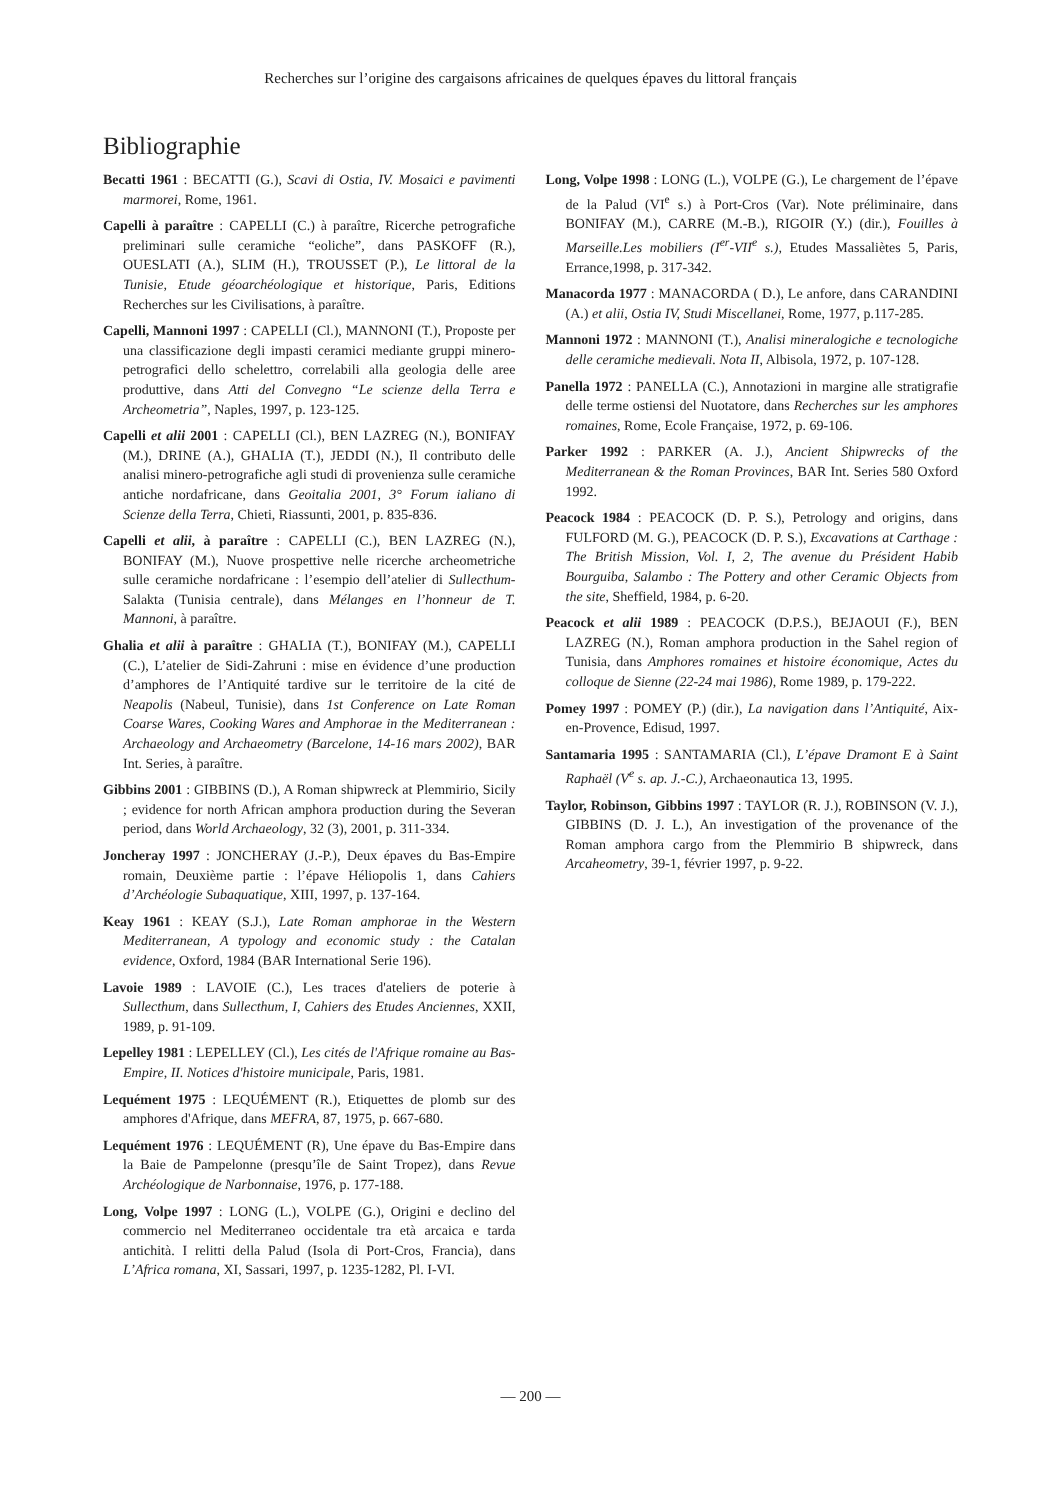Recherches sur l’origine des cargaisons africaines de quelques épaves du littoral français
Bibliographie
Becatti 1961 : BECATTI (G.), Scavi di Ostia, IV. Mosaici e pavimenti marmorei, Rome, 1961.
Capelli à paraître : CAPELLI (C.) à paraître, Ricerche petrografiche preliminari sulle ceramiche “eoliche”, dans PASKOFF (R.), OUESLATI (A.), SLIM (H.), TROUSSET (P.), Le littoral de la Tunisie, Etude géoarchéologique et historique, Paris, Editions Recherches sur les Civilisations, à paraître.
Capelli, Mannoni 1997 : CAPELLI (Cl.), MANNONI (T.), Proposte per una classificazione degli impasti ceramici mediante gruppi minero-petrografici dello schelettro, correlabili alla geologia delle aree produttive, dans Atti del Convegno “Le scienze della Terra e Archeometria”, Naples, 1997, p. 123-125.
Capelli et alii 2001 : CAPELLI (Cl.), BEN LAZREG (N.), BONIFAY (M.), DRINE (A.), GHALIA (T.), JEDDI (N.), Il contributo delle analisi minero-petrografiche agli studi di provenienza sulle ceramiche antiche nordafricane, dans Geoitalia 2001, 3° Forum ialiano di Scienze della Terra, Chieti, Riassunti, 2001, p. 835-836.
Capelli et alii, à paraître : CAPELLI (C.), BEN LAZREG (N.), BONIFAY (M.), Nuove prospettive nelle ricerche archeometriche sulle ceramiche nordafricane : l’esempio dell’atelier di Sullecthum-Salakta (Tunisia centrale), dans Mélanges en l’honneur de T. Mannoni, à paraître.
Ghalia et alii à paraître : GHALIA (T.), BONIFAY (M.), CAPELLI (C.), L’atelier de Sidi-Zahruni : mise en évidence d’une production d’amphores de l’Antiquité tardive sur le territoire de la cité de Neapolis (Nabeul, Tunisie), dans 1st Conference on Late Roman Coarse Wares, Cooking Wares and Amphorae in the Mediterranean : Archaeology and Archaeometry (Barcelone, 14-16 mars 2002), BAR Int. Series, à paraître.
Gibbins 2001 : GIBBINS (D.), A Roman shipwreck at Plemmirio, Sicily ; evidence for north African amphora production during the Severan period, dans World Archaeology, 32 (3), 2001, p. 311-334.
Joncheray 1997 : JONCHERAY (J.-P.), Deux épaves du Bas-Empire romain, Deuxième partie : l’épave Héliopolis 1, dans Cahiers d’Archéologie Subaquatique, XIII, 1997, p. 137-164.
Keay 1961 : KEAY (S.J.), Late Roman amphorae in the Western Mediterranean, A typology and economic study : the Catalan evidence, Oxford, 1984 (BAR International Serie 196).
Lavoie 1989 : LAVOIE (C.), Les traces d'ateliers de poterie à Sullecthum, dans Sullecthum, I, Cahiers des Etudes Anciennes, XXII, 1989, p. 91-109.
Lepelley 1981 : LEPELLEY (Cl.), Les cités de l'Afrique romaine au Bas-Empire, II. Notices d'histoire municipale, Paris, 1981.
Lequément 1975 : LEQUÉMENT (R.), Etiquettes de plomb sur des amphores d'Afrique, dans MEFRA, 87, 1975, p. 667-680.
Lequément 1976 : LEQUÉMENT (R), Une épave du Bas-Empire dans la Baie de Pampelonne (presqu’île de Saint Tropez), dans Revue Archéologique de Narbonnaise, 1976, p. 177-188.
Long, Volpe 1997 : LONG (L.), VOLPE (G.), Origini e declino del commercio nel Mediterraneo occidentale tra età arcaica e tarda antichità. I relitti della Palud (Isola di Port-Cros, Francia), dans L’Africa romana, XI, Sassari, 1997, p. 1235-1282, Pl. I-VI.
Long, Volpe 1998 : LONG (L.), VOLPE (G.), Le chargement de l’épave de la Palud (VI<sup>e</sup> s.) à Port-Cros (Var). Note préliminaire, dans BONIFAY (M.), CARRE (M.-B.), RIGOIR (Y.) (dir.), Fouilles à Marseille.Les mobiliers (I<sup>er</sup>-VII<sup>e</sup> s.), Etudes Massaliètes 5, Paris, Errance,1998, p. 317-342.
Manacorda 1977 : MANACORDA ( D.), Le anfore, dans CARANDINI (A.) et alii, Ostia IV, Studi Miscellanei, Rome, 1977, p.117-285.
Mannoni 1972 : MANNONI (T.), Analisi mineralogiche e tecnologiche delle ceramiche medievali. Nota II, Albisola, 1972, p. 107-128.
Panella 1972 : PANELLA (C.), Annotazioni in margine alle stratigrafie delle terme ostiensi del Nuotatore, dans Recherches sur les amphores romaines, Rome, Ecole Française, 1972, p. 69-106.
Parker 1992 : PARKER (A. J.), Ancient Shipwrecks of the Mediterranean & the Roman Provinces, BAR Int. Series 580 Oxford 1992.
Peacock 1984 : PEACOCK (D. P. S.), Petrology and origins, dans FULFORD (M. G.), PEACOCK (D. P. S.), Excavations at Carthage : The British Mission, Vol. I, 2, The avenue du Président Habib Bourguiba, Salambo : The Pottery and other Ceramic Objects from the site, Sheffield, 1984, p. 6-20.
Peacock et alii 1989 : PEACOCK (D.P.S.), BEJAOUI (F.), BEN LAZREG (N.), Roman amphora production in the Sahel region of Tunisia, dans Amphores romaines et histoire économique, Actes du colloque de Sienne (22-24 mai 1986), Rome 1989, p. 179-222.
Pomey 1997 : POMEY (P.) (dir.), La navigation dans l’Antiquité, Aix-en-Provence, Edisud, 1997.
Santamaria 1995 : SANTAMARIA (Cl.), L’épave Dramont E à Saint Raphaël (V<sup>e</sup> s. ap. J.-C.), Archaeonautica 13, 1995.
Taylor, Robinson, Gibbins 1997 : TAYLOR (R. J.), ROBINSON (V. J.), GIBBINS (D. J. L.), An investigation of the provenance of the Roman amphora cargo from the Plemmirio B shipwreck, dans Arcaheometry, 39-1, février 1997, p. 9-22.
— 200 —